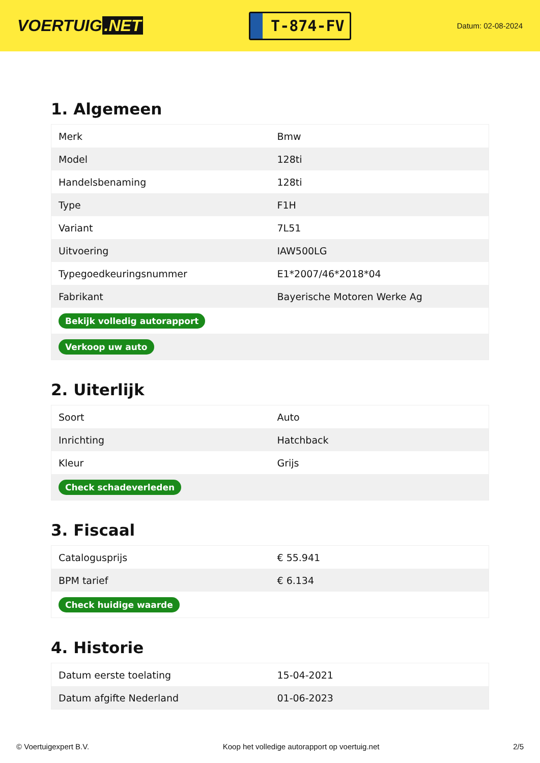VOERTUIG.NET
T-874-FV
Datum: 02-08-2024
1. Algemeen
| Merk | Bmw |
| Model | 128ti |
| Handelsbenaming | 128ti |
| Type | F1H |
| Variant | 7L51 |
| Uitvoering | IAW500LG |
| Typegoedkeuringsnummer | E1*2007/46*2018*04 |
| Fabrikant | Bayerische Motoren Werke Ag |
| Bekijk volledig autorapport | |
| Verkoop uw auto | |
2. Uiterlijk
| Soort | Auto |
| Inrichting | Hatchback |
| Kleur | Grijs |
| Check schadeverleden | |
3. Fiscaal
| Catalogusprijs | € 55.941 |
| BPM tarief | € 6.134 |
| Check huidige waarde | |
4. Historie
| Datum eerste toelating | 15-04-2021 |
| Datum afgifte Nederland | 01-06-2023 |
© Voertuigexpert B.V. Koop het volledige autorapport op voertuig.net 2/5